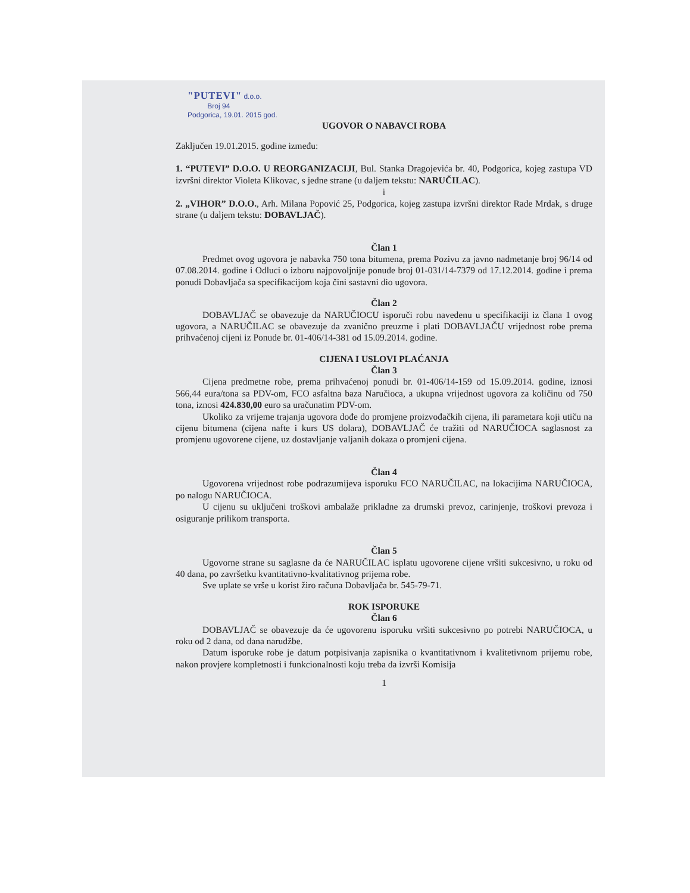"PUTEVI" d.o.o.
Broj 94
Podgorica, 19.01. 2015 god.
UGOVOR O NABAVCI ROBA
Zaključen 19.01.2015. godine između:
1. “PUTEVI” D.O.O. U REORGANIZACIJI, Bul. Stanka Dragojevića br. 40, Podgorica, kojeg zastupa VD izvršni direktor Violeta Klikovac, s jedne strane (u daljem tekstu: NARUČILAC).
i
2. „VIHOR” D.O.O., Arh. Milana Popović 25, Podgorica, kojeg zastupa izvršni direktor Rade Mrdak, s druge strane (u daljem tekstu: DOBAVLJAČ).
Član 1
Predmet ovog ugovora je nabavka 750 tona bitumena, prema Pozivu za javno nadmetanje broj 96/14 od 07.08.2014. godine i Odluci o izboru najpovoljnije ponude broj 01-031/14-7379 od 17.12.2014. godine i prema ponudi Dobavljača sa specifikacijom koja čini sastavni dio ugovora.
Član 2
DOBAVLJAČ se obavezuje da NARUČIOCU isporuči robu navedenu u specifikaciji iz člana 1 ovog ugovora, a NARUČILAC se obavezuje da zvanično preuzme i plati DOBAVLJAČU vrijednost robe prema prihvaćenoj cijeni iz Ponude br. 01-406/14-381 od 15.09.2014. godine.
CIJENA I USLOVI PLAĆANJA
Član 3
Cijena predmetne robe, prema prihvaćenoj ponudi br. 01-406/14-159 od 15.09.2014. godine, iznosi 566,44 eura/tona sa PDV-om, FCO asfaltna baza Naručioca, a ukupna vrijednost ugovora za količinu od 750 tona, iznosi 424.830,00 euro sa uračunatim PDV-om.
Ukoliko za vrijeme trajanja ugovora dođe do promjene proizvođačkih cijena, ili parametara koji utiču na cijenu bitumena (cijena nafte i kurs US dolara), DOBAVLJAČ će tražiti od NARUČIOCA saglasnost za promjenu ugovorene cijene, uz dostavljanje valjanih dokaza o promjeni cijena.
Član 4
Ugovorena vrijednost robe podrazumijeva isporuku FCO NARUČILAC, na lokacijima NARUČIOCA, po nalogu NARUČIOCA.
U cijenu su uključeni troškovi ambalaže prikladne za drumski prevoz, carinjenje, troškovi prevoza i osiguranje prilikom transporta.
Član 5
Ugovorne strane su saglasne da će NARUČILAC isplatu ugovorene cijene vršiti sukcesivno, u roku od 40 dana, po završetku kvantitativno-kvalitativnog prijema robe.
Sve uplate se vrše u korist žiro računa Dobavljača br. 545-79-71.
ROK ISPORUKE
Član 6
DOBAVLJAČ se obavezuje da će ugovorenu isporuku vršiti sukcesivno po potrebi NARUČIOCA, u roku od 2 dana, od dana narudžbe.
Datum isporuke robe je datum potpisivanja zapisnika o kvantitativnom i kvalitetivnom prijemu robe, nakon provjere kompletnosti i funkcionalnosti koju treba da izvrši Komisija
1